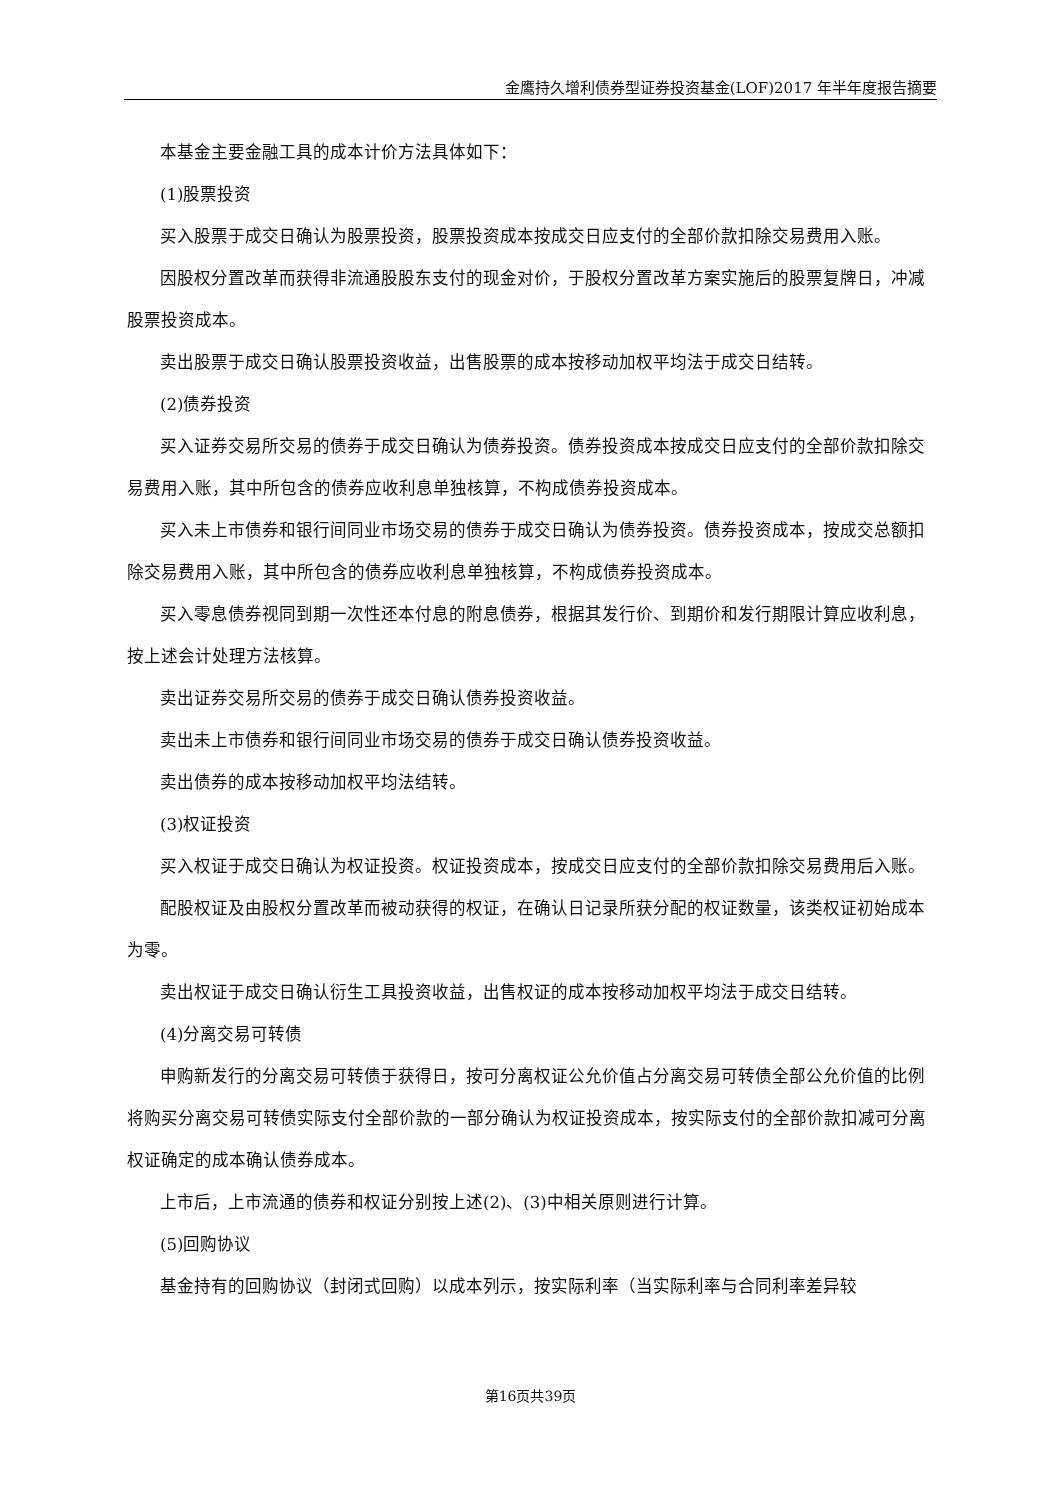金鹰持久增利债券型证券投资基金(LOF)2017 年半年度报告摘要
本基金主要金融工具的成本计价方法具体如下：
(1)股票投资
买入股票于成交日确认为股票投资，股票投资成本按成交日应支付的全部价款扣除交易费用入账。
因股权分置改革而获得非流通股股东支付的现金对价，于股权分置改革方案实施后的股票复牌日，冲减股票投资成本。
卖出股票于成交日确认股票投资收益，出售股票的成本按移动加权平均法于成交日结转。
(2)债券投资
买入证券交易所交易的债券于成交日确认为债券投资。债券投资成本按成交日应支付的全部价款扣除交易费用入账，其中所包含的债券应收利息单独核算，不构成债券投资成本。
买入未上市债券和银行间同业市场交易的债券于成交日确认为债券投资。债券投资成本，按成交总额扣除交易费用入账，其中所包含的债券应收利息单独核算，不构成债券投资成本。
买入零息债券视同到期一次性还本付息的附息债券，根据其发行价、到期价和发行期限计算应收利息，按上述会计处理方法核算。
卖出证券交易所交易的债券于成交日确认债券投资收益。
卖出未上市债券和银行间同业市场交易的债券于成交日确认债券投资收益。
卖出债券的成本按移动加权平均法结转。
(3)权证投资
买入权证于成交日确认为权证投资。权证投资成本，按成交日应支付的全部价款扣除交易费用后入账。
配股权证及由股权分置改革而被动获得的权证，在确认日记录所获分配的权证数量，该类权证初始成本为零。
卖出权证于成交日确认衍生工具投资收益，出售权证的成本按移动加权平均法于成交日结转。
(4)分离交易可转债
申购新发行的分离交易可转债于获得日，按可分离权证公允价值占分离交易可转债全部公允价值的比例将购买分离交易可转债实际支付全部价款的一部分确认为权证投资成本，按实际支付的全部价款扣减可分离权证确定的成本确认债券成本。
上市后，上市流通的债券和权证分别按上述(2)、(3)中相关原则进行计算。
(5)回购协议
基金持有的回购协议（封闭式回购）以成本列示，按实际利率（当实际利率与合同利率差异较
第16页共39页